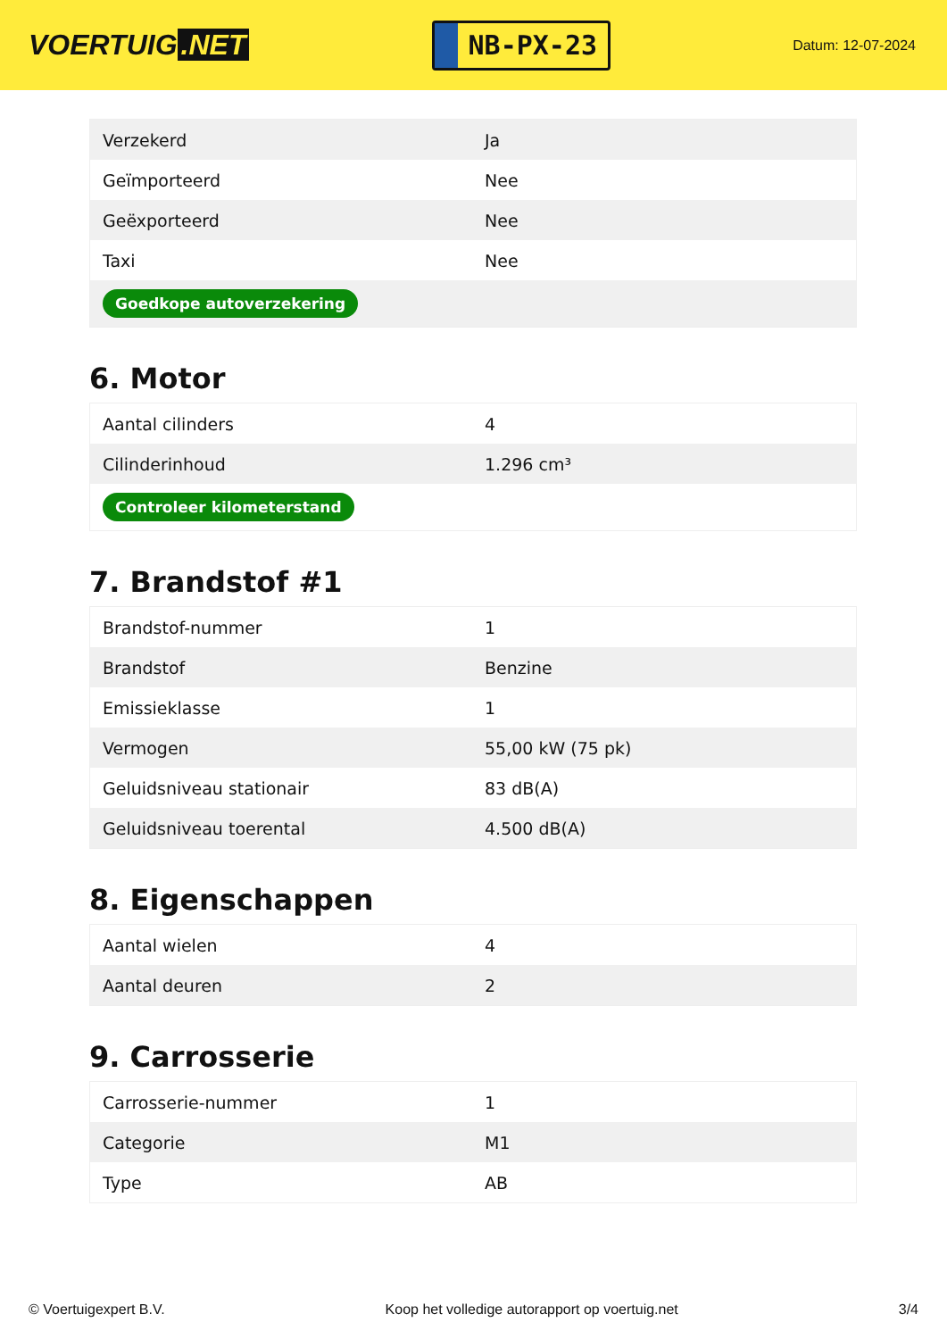VOERTUIG.NET
NB-PX-23
Datum: 12-07-2024
| Verzekerd | Ja |
| Geïmporteerd | Nee |
| Geëxporteerd | Nee |
| Taxi | Nee |
| Goedkope autoverzekering | |
6. Motor
| Aantal cilinders | 4 |
| Cilinderinhoud | 1.296 cm³ |
| Controleer kilometerstand | |
7. Brandstof #1
| Brandstof-nummer | 1 |
| Brandstof | Benzine |
| Emissieklasse | 1 |
| Vermogen | 55,00 kW (75 pk) |
| Geluidsniveau stationair | 83 dB(A) |
| Geluidsniveau toerental | 4.500 dB(A) |
8. Eigenschappen
| Aantal wielen | 4 |
| Aantal deuren | 2 |
9. Carrosserie
| Carrosserie-nummer | 1 |
| Categorie | M1 |
| Type | AB |
© Voertuigexpert B.V. Koop het volledige autorapport op voertuig.net 3/4